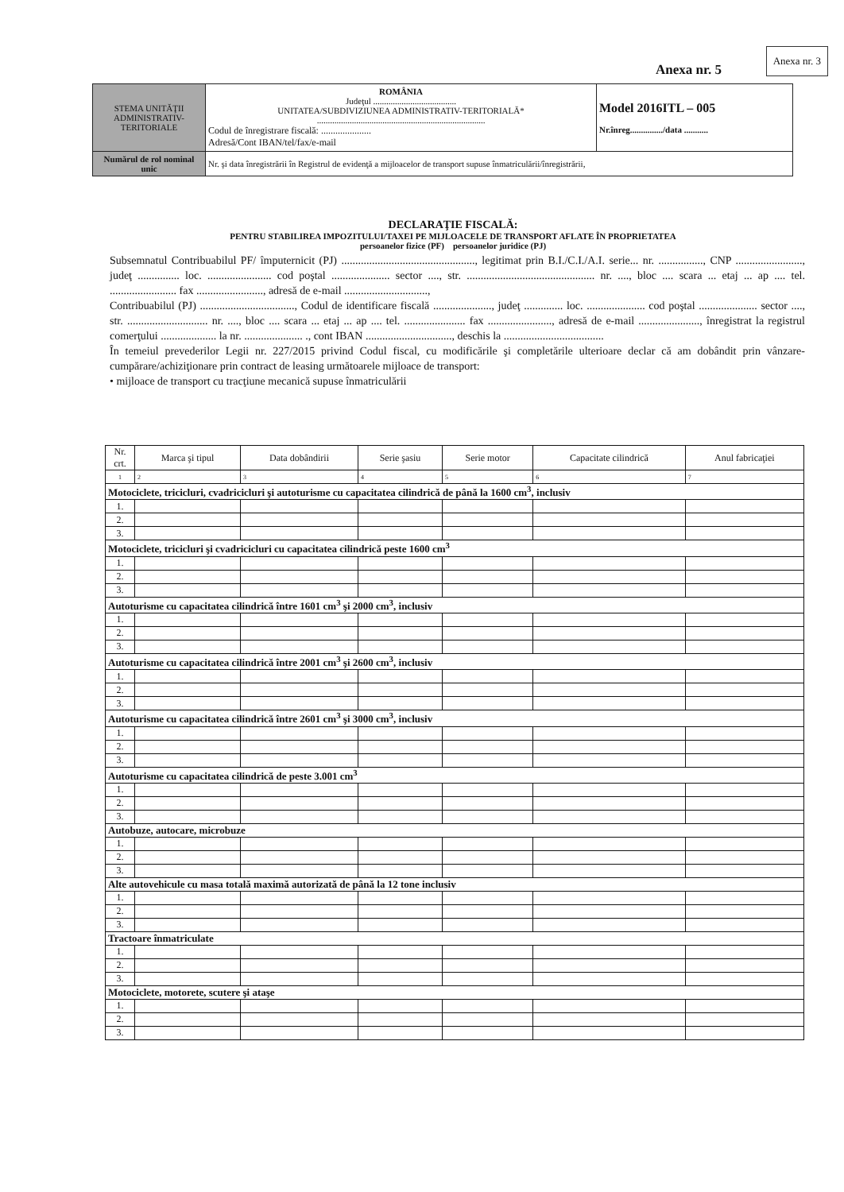Anexa nr. 3
Anexa nr. 5
| STEMA UNITĂŢII ADMINISTRATIV-TERITORIALE | ROMÂNIA Judeţul ...................................... UNITATEA/SUBDIVIZIUNEA ADMINISTRATIV-TERITORIALĂ* ............................................................................. Codul de înregistrare fiscală: ..................... Adresă/Cont IBAN/tel/fax/e-mail | Model 2016ITL – 005 Nr.înreg.............../data ........... |
| Numărul de rol nominal unic | Nr. şi data înregistrării în Registrul de evidenţă a mijloacelor de transport supuse înmatriculării/înregistrării, | |
DECLARAŢIE FISCALĂ:
PENTRU STABILIREA IMPOZITULUI/TAXEI PE MIJLOACELE DE TRANSPORT AFLATE ÎN PROPRIETATEA
persoanelor fizice (PF) persoanelor juridice (PJ)
Subsemnatul Contribuabilul PF/ împuternicit (PJ) ................................................, legitimat prin B.I./C.I./A.I. serie... nr. ................, CNP ........................, judeţ ............... loc. ....................... cod poştal ..................... sector ...., str. .............................................. nr. ...., bloc .... scara ... etaj ... ap .... tel. ........................ fax ........................, adresă de e-mail ..............................,
Contribuabilul (PJ) .................................., Codul de identificare fiscală ....................., judeţ .............. loc. ..................... cod poştal ..................... sector ...., str. ............................. nr. ...., bloc .... scara ... etaj ... ap .... tel. ...................... fax ......................., adresă de e-mail ......................, înregistrat la registrul comerţului .................... la nr. ..................... ., cont IBAN ..............................., deschis la ....................................
În temeiul prevederilor Legii nr. 227/2015 privind Codul fiscal, cu modificările şi completările ulterioare declar că am dobândit prin vânzare-cumpărare/achiziţionare prin contract de leasing următoarele mijloace de transport:
• mijloace de transport cu tracţiune mecanică supuse înmatriculării
| Nr. crt. | Marca şi tipul | Data dobândirii | Serie şasiu | Serie motor | Capacitate cilindrică | Anul fabricaţiei |
| --- | --- | --- | --- | --- | --- | --- |
| 1 | 2 | 3 | 4 | 5 | 6 | 7 |
| Motociclete, tricicluri, cvadricicluri şi autoturisme cu capacitatea cilindrică de până la 1600 cm<sup>3</sup>, inclusiv | | | | | | |
| 1. | | | | | | |
| 2. | | | | | | |
| 3. | | | | | | |
| Motociclete, tricicluri şi cvadricicluri cu capacitatea cilindrică peste 1600 cm<sup>3</sup> | | | | | | |
| 1. | | | | | | |
| 2. | | | | | | |
| 3. | | | | | | |
| Autoturisme cu capacitatea cilindrică între 1601 cm<sup>3</sup> şi 2000 cm<sup>3</sup>, inclusiv | | | | | | |
| 1. | | | | | | |
| 2. | | | | | | |
| 3. | | | | | | |
| Autoturisme cu capacitatea cilindrică între 2001 cm<sup>3</sup> şi 2600 cm<sup>3</sup>, inclusiv | | | | | | |
| 1. | | | | | | |
| 2. | | | | | | |
| 3. | | | | | | |
| Autoturisme cu capacitatea cilindrică între 2601 cm<sup>3</sup> şi 3000 cm<sup>3</sup>, inclusiv | | | | | | |
| 1. | | | | | | |
| 2. | | | | | | |
| 3. | | | | | | |
| Autoturisme cu capacitatea cilindrică de peste 3.001 cm<sup>3</sup> | | | | | | |
| 1. | | | | | | |
| 2. | | | | | | |
| 3. | | | | | | |
| Autobuze, autocare, microbuze | | | | | | |
| 1. | | | | | | |
| 2. | | | | | | |
| 3. | | | | | | |
| Alte autovehicule cu masa totală maximă autorizată de până la 12 tone inclusiv | | | | | | |
| 1. | | | | | | |
| 2. | | | | | | |
| 3. | | | | | | |
| Tractoare înmatriculate | | | | | | |
| 1. | | | | | | |
| 2. | | | | | | |
| 3. | | | | | | |
| Motociclete, motorete, scutere şi ataşe | | | | | | |
| 1. | | | | | | |
| 2. | | | | | | |
| 3. | | | | | | |